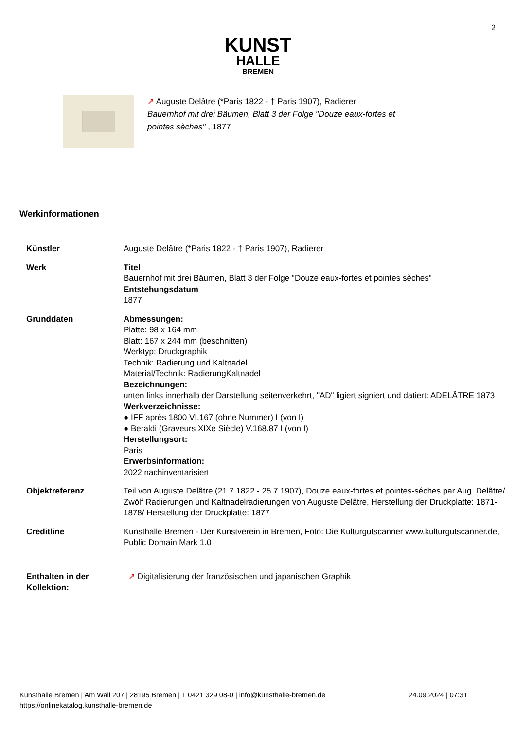2
KUNST
HALLE
BREMEN
↗ Auguste Delâtre (*Paris 1822 - † Paris 1907), Radierer
Bauernhof mit drei Bäumen, Blatt 3 der Folge "Douze eaux-fortes et
pointes sèches" , 1877
Werkinformationen
| Künstler | Auguste Delâtre (*Paris 1822 - † Paris 1907), Radierer |
| Werk | Titel Bauernhof mit drei Bäumen, Blatt 3 der Folge "Douze eaux-fortes et pointes sèches" Entstehungsdatum 1877 |
| Grunddaten | Abmessungen: Platte: 98 x 164 mm Blatt: 167 x 244 mm (beschnitten) Werktyp: Druckgraphik Technik: Radierung und Kaltnadel Material/Technik: RadierungKaltnadel Bezeichnungen: unten links innerhalb der Darstellung seitenverkehrt, "AD" ligiert signiert und datiert: ADELÂTRE 1873 Werkverzeichnisse: ● IFF après 1800 VI.167 (ohne Nummer) I (von I) ● Beraldi (Graveurs XIXe Siècle) V.168.87 I (von I) Herstellungsort: Paris Erwerbsinformation: 2022 nachinventarisiert |
| Objektreferenz | Teil von Auguste Delâtre (21.7.1822 - 25.7.1907), Douze eaux-fortes et pointes-séches par Aug. Delâtre/ Zwölf Radierungen und Kaltnadelradierungen von Auguste Delâtre, Herstellung der Druckplatte: 1871-1878/ Herstellung der Druckplatte: 1877 |
| Creditline | Kunsthalle Bremen - Der Kunstverein in Bremen, Foto: Die Kulturgutscanner www.kulturgutscanner.de, Public Domain Mark 1.0 |
| Enthalten in der Kollektion: | ↗ Digitalisierung der französischen und japanischen Graphik |
Kunsthalle Bremen | Am Wall 207 | 28195 Bremen | T 0421 329 08-0 | info@kunsthalle-bremen.de
https://onlinekatalog.kunsthalle-bremen.de
24.09.2024 | 07:31